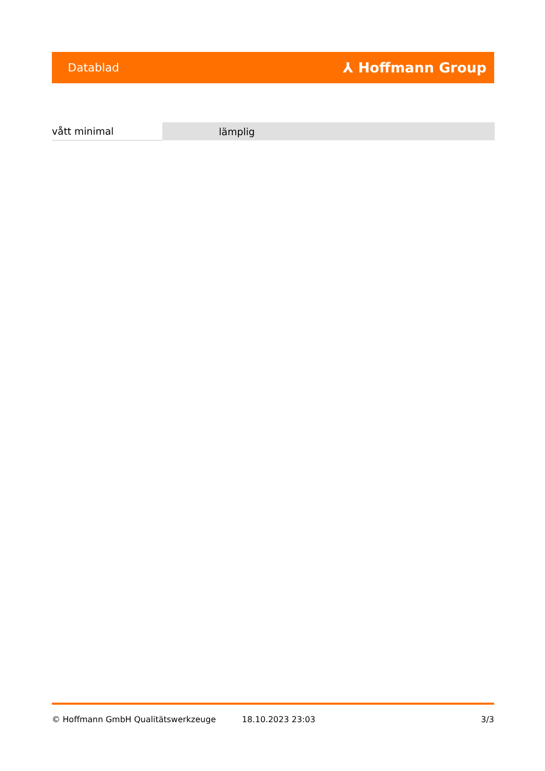Datablad ⅄ Hoffmann Group
| vått minimal | lämplig |
© Hoffmann GmbH Qualitätswerkzeuge 18.10.2023 23:03 3/3